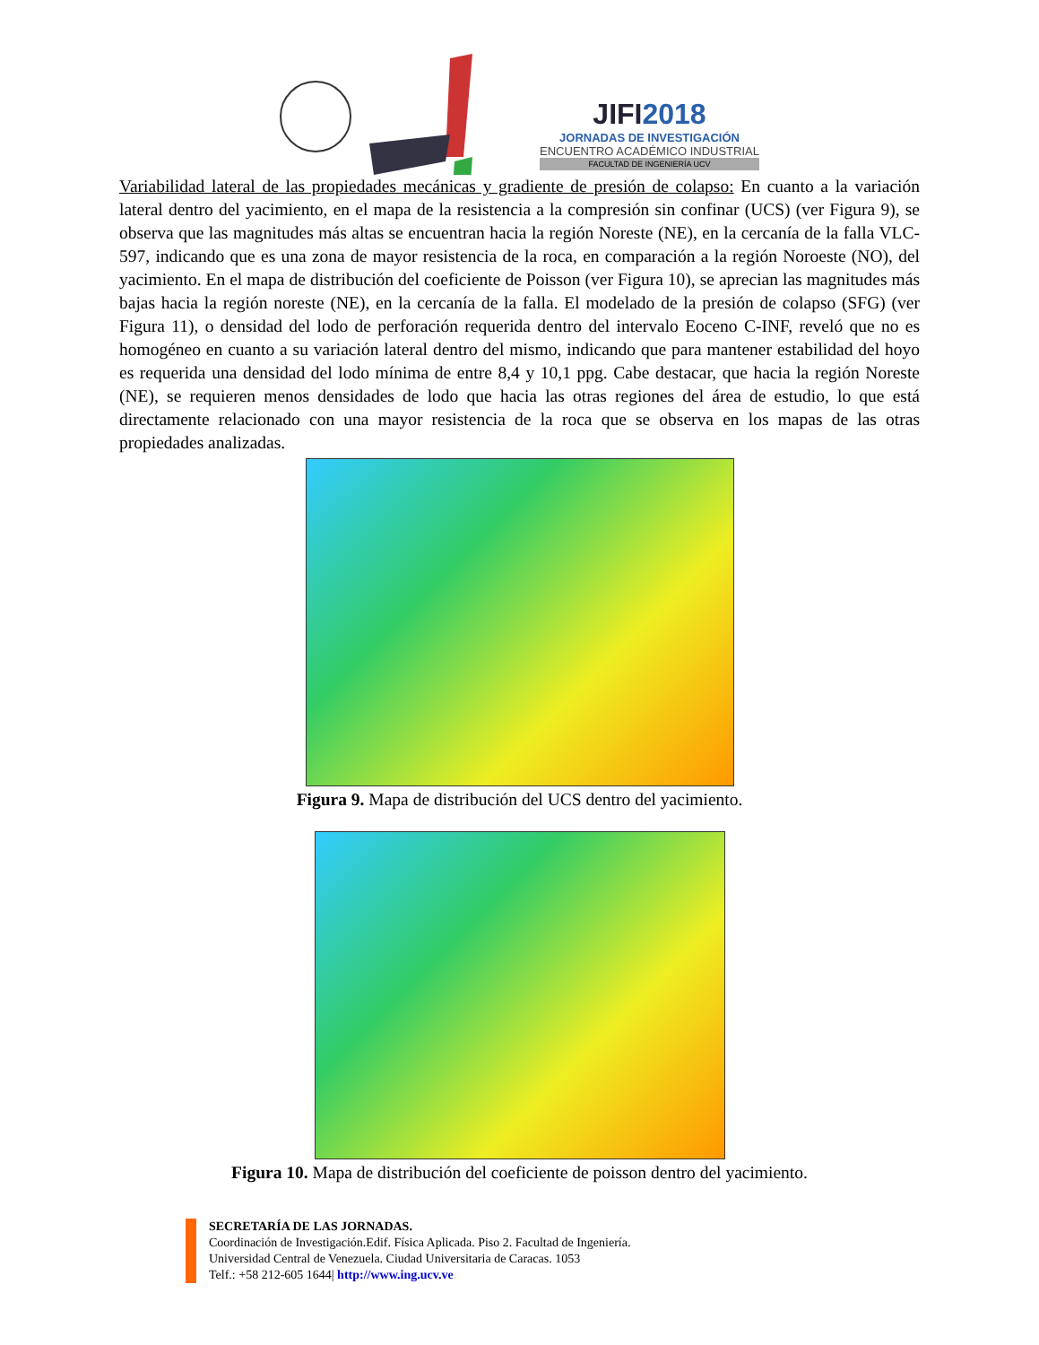JIFI2018
JORNADAS DE INVESTIGACIÓN
ENCUENTRO ACADÉMICO INDUSTRIAL
FACULTAD DE INGENIERÍA UCV
Variabilidad lateral de las propiedades mecánicas y gradiente de presión de colapso: En cuanto a la variación lateral dentro del yacimiento, en el mapa de la resistencia a la compresión sin confinar (UCS) (ver Figura 9), se observa que las magnitudes más altas se encuentran hacia la región Noreste (NE), en la cercanía de la falla VLC-597, indicando que es una zona de mayor resistencia de la roca, en comparación a la región Noroeste (NO), del yacimiento. En el mapa de distribución del coeficiente de Poisson (ver Figura 10), se aprecian las magnitudes más bajas hacia la región noreste (NE), en la cercanía de la falla. El modelado de la presión de colapso (SFG) (ver Figura 11), o densidad del lodo de perforación requerida dentro del intervalo Eoceno C-INF, reveló que no es homogéneo en cuanto a su variación lateral dentro del mismo, indicando que para mantener estabilidad del hoyo es requerida una densidad del lodo mínima de entre 8,4 y 10,1 ppg. Cabe destacar, que hacia la región Noreste (NE), se requieren menos densidades de lodo que hacia las otras regiones del área de estudio, lo que está directamente relacionado con una mayor resistencia de la roca que se observa en los mapas de las otras propiedades analizadas.
Figura 9. Mapa de distribución del UCS dentro del yacimiento.
Figura 10. Mapa de distribución del coeficiente de poisson dentro del yacimiento.
SECRETARÍA DE LAS JORNADAS.
Coordinación de Investigación.Edif. Física Aplicada. Piso 2. Facultad de Ingeniería.
Universidad Central de Venezuela. Ciudad Universitaria de Caracas. 1053
Telf.: +58 212-605 1644| http://www.ing.ucv.ve